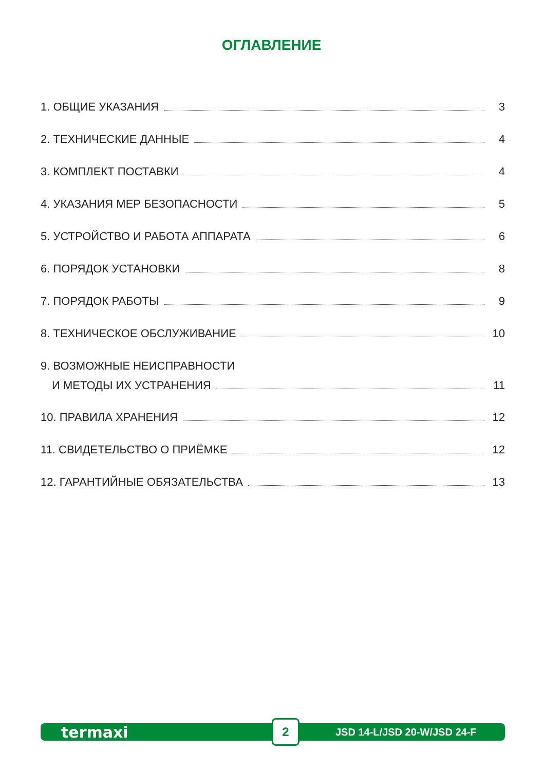ОГЛАВЛЕНИЕ
1. ОБЩИЕ УКАЗАНИЯ 3
2. ТЕХНИЧЕСКИЕ ДАННЫЕ 4
3. КОМПЛЕКТ ПОСТАВКИ 4
4. УКАЗАНИЯ МЕР БЕЗОПАСНОСТИ 5
5. УСТРОЙСТВО И РАБОТА АППАРАТА 6
6. ПОРЯДОК УСТАНОВКИ 8
7. ПОРЯДОК РАБОТЫ 9
8. ТЕХНИЧЕСКОЕ ОБСЛУЖИВАНИЕ 10
9. ВОЗМОЖНЫЕ НЕИСПРАВНОСТИ
И МЕТОДЫ ИХ УСТРАНЕНИЯ 11
10. ПРАВИЛА ХРАНЕНИЯ 12
11. СВИДЕТЕЛЬСТВО О ПРИЁМКЕ 12
12. ГАРАНТИЙНЫЕ ОБЯЗАТЕЛЬСТВА 13
termaxi 2 JSD 14-L/JSD 20-W/JSD 24-F